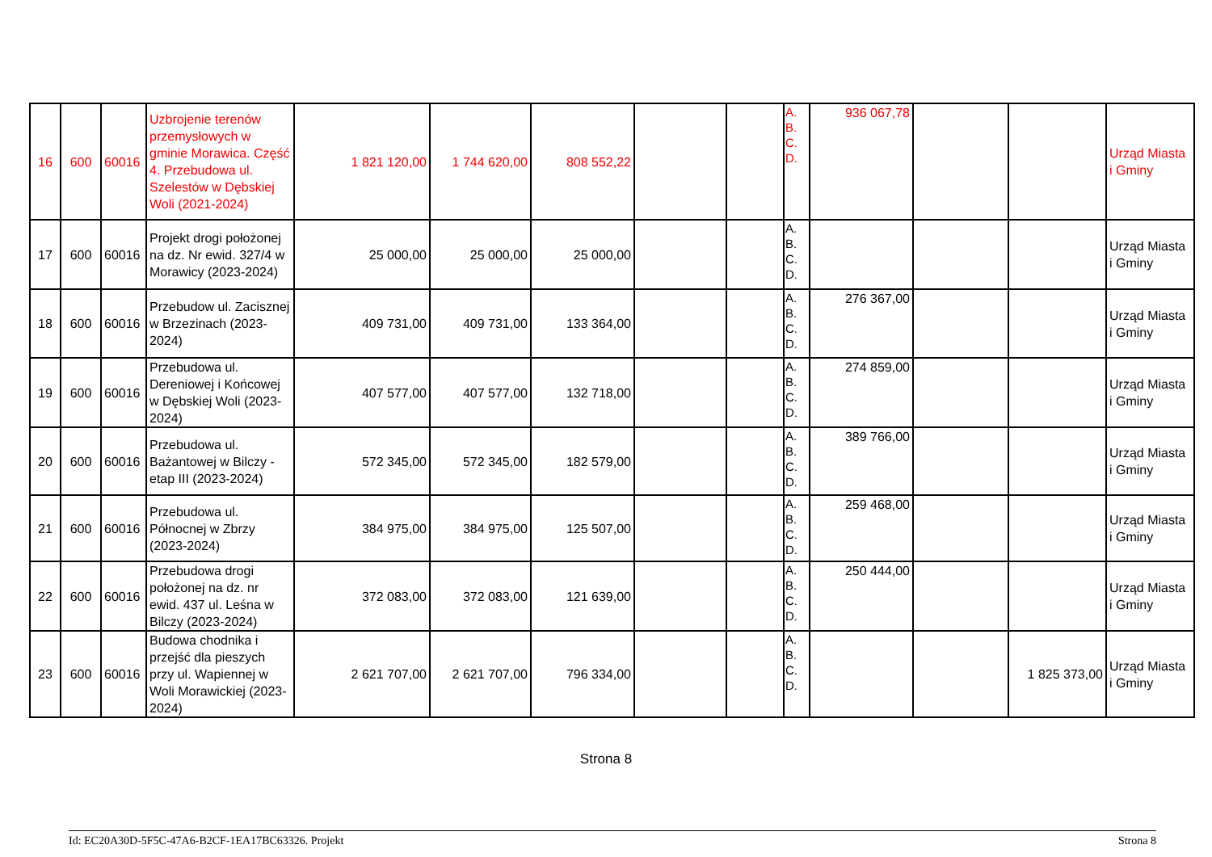| 16 | 600 | 60016 | Uzbrojenie terenów przemysłowych w gminie Morawica. Część 4. Przebudowa ul. Szelestów w Dębskiej Woli (2021-2024) | 1 821 120,00 | 1 744 620,00 | 808 552,22 | | | A. B. C. D. | 936 067,78 | | | Urząd Miasta i Gminy |
| 17 | 600 | 60016 | Projekt drogi położonej na dz. Nr ewid. 327/4 w Morawicy (2023-2024) | 25 000,00 | 25 000,00 | 25 000,00 | | | A. B. C. D. | | | | Urząd Miasta i Gminy |
| 18 | 600 | 60016 | Przebudow ul. Zacisznej w Brzezinach (2023-2024) | 409 731,00 | 409 731,00 | 133 364,00 | | | A. B. C. D. | 276 367,00 | | | Urząd Miasta i Gminy |
| 19 | 600 | 60016 | Przebudowa ul. Dereniowej i Końcowej w Dębskiej Woli (2023-2024) | 407 577,00 | 407 577,00 | 132 718,00 | | | A. B. C. D. | 274 859,00 | | | Urząd Miasta i Gminy |
| 20 | 600 | 60016 | Przebudowa ul. Bażantowej w Bilczy - etap III (2023-2024) | 572 345,00 | 572 345,00 | 182 579,00 | | | A. B. C. D. | 389 766,00 | | | Urząd Miasta i Gminy |
| 21 | 600 | 60016 | Przebudowa ul. Północnej w Zbrzy (2023-2024) | 384 975,00 | 384 975,00 | 125 507,00 | | | A. B. C. D. | 259 468,00 | | | Urząd Miasta i Gminy |
| 22 | 600 | 60016 | Przebudowa drogi położonej na dz. nr ewid. 437 ul. Leśna w Bilczy (2023-2024) | 372 083,00 | 372 083,00 | 121 639,00 | | | A. B. C. D. | 250 444,00 | | | Urząd Miasta i Gminy |
| 23 | 600 | 60016 | Budowa chodnika i przejść dla pieszych przy ul. Wapiennej w Woli Morawickiej (2023-2024) | 2 621 707,00 | 2 621 707,00 | 796 334,00 | | | A. B. C. D. | | | 1 825 373,00 | Urząd Miasta i Gminy |
Strona 8
Id: EC20A30D-5F5C-47A6-B2CF-1EA17BC63326. Projekt Strona 8